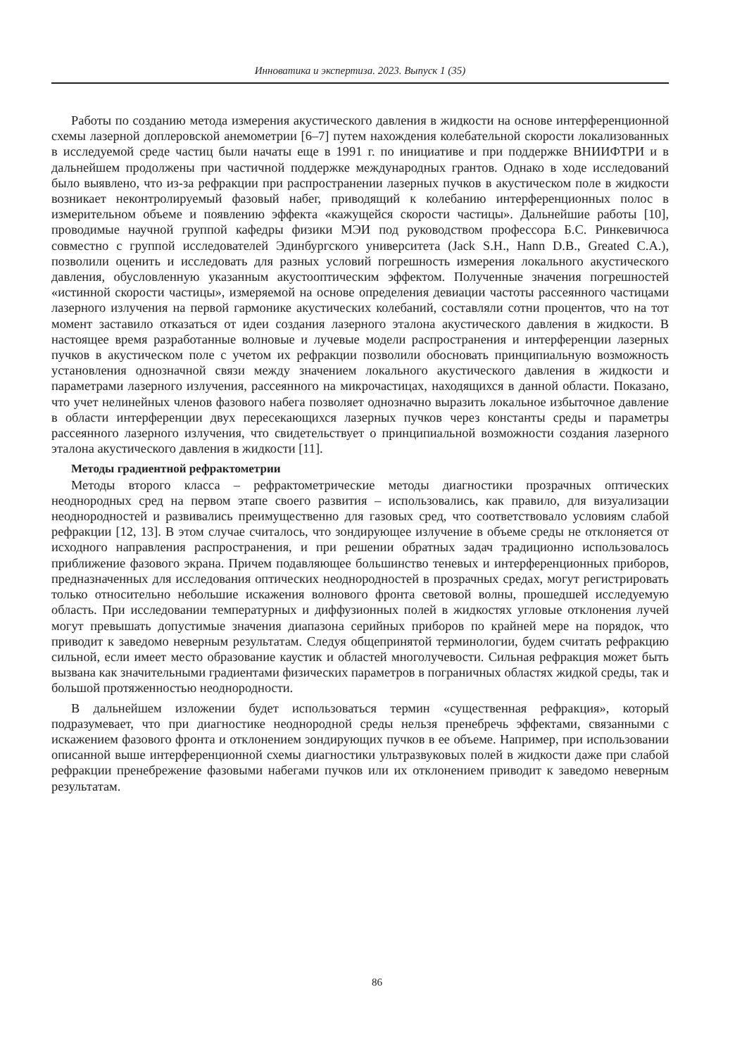Инноватика и экспертиза. 2023. Выпуск 1 (35)
Работы по созданию метода измерения акустического давления в жидкости на основе интерференционной схемы лазерной доплеровской анемометрии [6–7] путем нахождения колебательной скорости локализованных в исследуемой среде частиц были начаты еще в 1991 г. по инициативе и при поддержке ВНИИФТРИ и в дальнейшем продолжены при частичной поддержке международных грантов. Однако в ходе исследований было выявлено, что из-за рефракции при распространении лазерных пучков в акустическом поле в жидкости возникает неконтролируемый фазовый набег, приводящий к колебанию интерференционных полос в измерительном объеме и появлению эффекта «кажущейся скорости частицы». Дальнейшие работы [10], проводимые научной группой кафедры физики МЭИ под руководством профессора Б.С. Ринкевичюса совместно с группой исследователей Эдинбургского университета (Jack S.H., Hann D.B., Greated C.A.), позволили оценить и исследовать для разных условий погрешность измерения локального акустического давления, обусловленную указанным акустооптическим эффектом. Полученные значения погрешностей «истинной скорости частицы», измеряемой на основе определения девиации частоты рассеянного частицами лазерного излучения на первой гармонике акустических колебаний, составляли сотни процентов, что на тот момент заставило отказаться от идеи создания лазерного эталона акустического давления в жидкости. В настоящее время разработанные волновые и лучевые модели распространения и интерференции лазерных пучков в акустическом поле с учетом их рефракции позволили обосновать принципиальную возможность установления однозначной связи между значением локального акустического давления в жидкости и параметрами лазерного излучения, рассеянного на микрочастицах, находящихся в данной области. Показано, что учет нелинейных членов фазового набега позволяет однозначно выразить локальное избыточное давление в области интерференции двух пересекающихся лазерных пучков через константы среды и параметры рассеянного лазерного излучения, что свидетельствует о принципиальной возможности создания лазерного эталона акустического давления в жидкости [11].
Методы градиентной рефрактометрии
Методы второго класса – рефрактометрические методы диагностики прозрачных оптических неоднородных сред на первом этапе своего развития – использовались, как правило, для визуализации неоднородностей и развивались преимущественно для газовых сред, что соответствовало условиям слабой рефракции [12, 13]. В этом случае считалось, что зондирующее излучение в объеме среды не отклоняется от исходного направления распространения, и при решении обратных задач традиционно использовалось приближение фазового экрана. Причем подавляющее большинство теневых и интерференционных приборов, предназначенных для исследования оптических неоднородностей в прозрачных средах, могут регистрировать только относительно небольшие искажения волнового фронта световой волны, прошедшей исследуемую область. При исследовании температурных и диффузионных полей в жидкостях угловые отклонения лучей могут превышать допустимые значения диапазона серийных приборов по крайней мере на порядок, что приводит к заведомо неверным результатам. Следуя общепринятой терминологии, будем считать рефракцию сильной, если имеет место образование каустик и областей многолучевости. Сильная рефракция может быть вызвана как значительными градиентами физических параметров в пограничных областях жидкой среды, так и большой протяженностью неоднородности.
В дальнейшем изложении будет использоваться термин «существенная рефракция», который подразумевает, что при диагностике неоднородной среды нельзя пренебречь эффектами, связанными с искажением фазового фронта и отклонением зондирующих пучков в ее объеме. Например, при использовании описанной выше интерференционной схемы диагностики ультразвуковых полей в жидкости даже при слабой рефракции пренебрежение фазовыми набегами пучков или их отклонением приводит к заведомо неверным результатам.
86